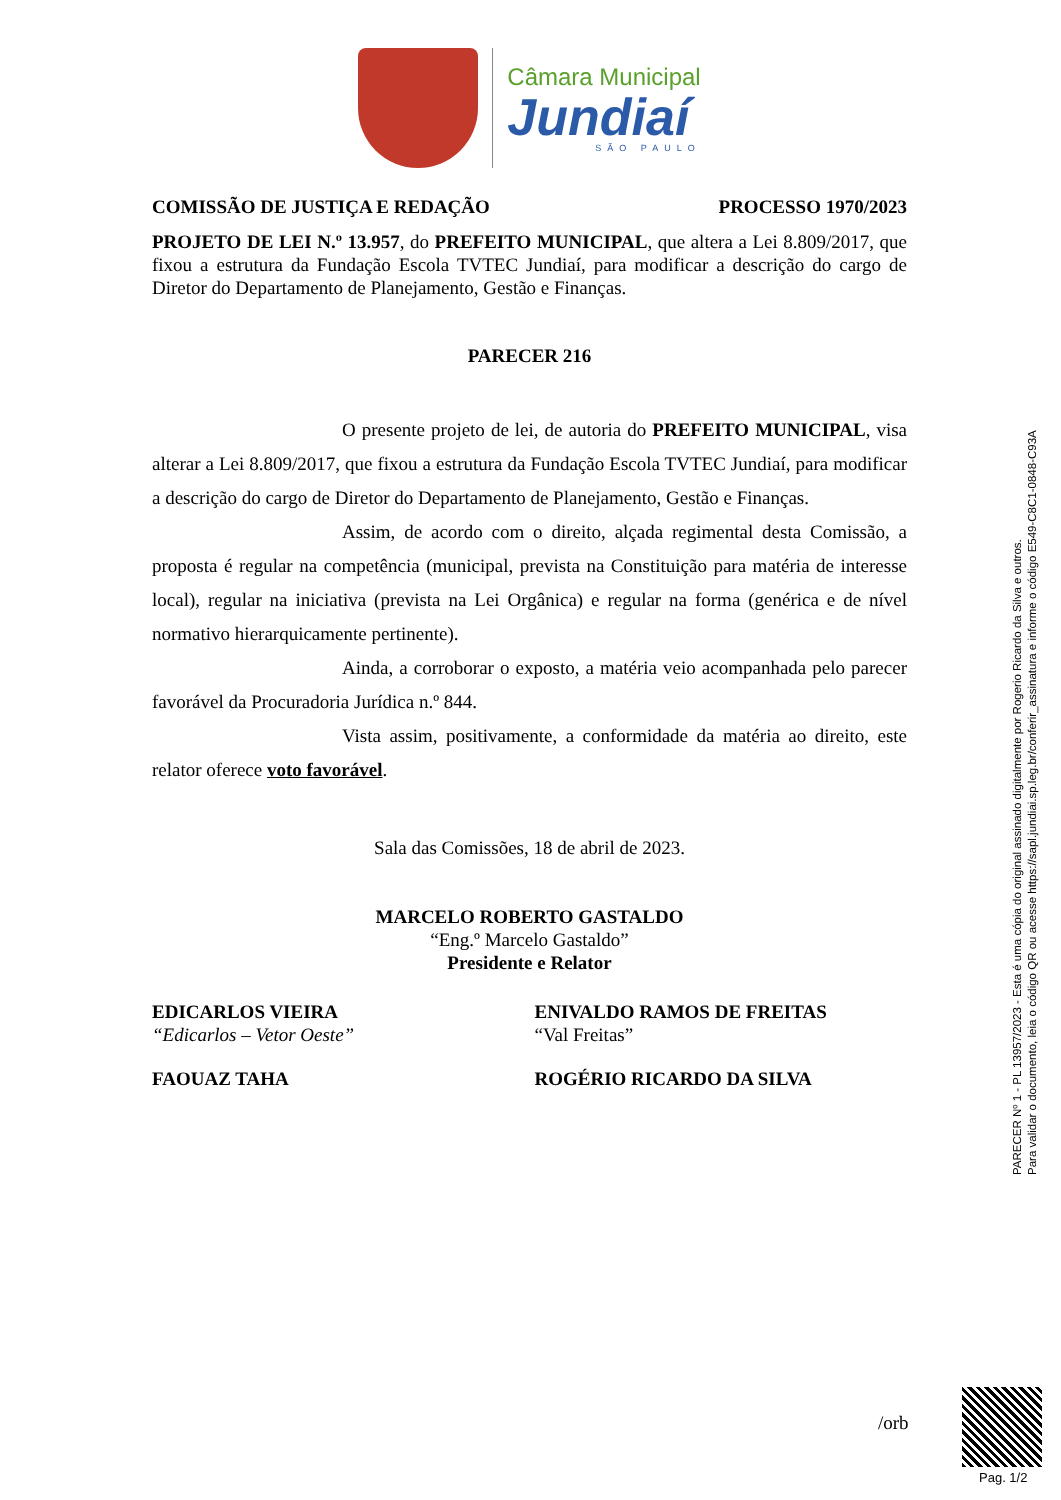Câmara Municipal
Jundiaí
SÃO PAULO
COMISSÃO DE JUSTIÇA E REDAÇÃO PROCESSO 1970/2023
PROJETO DE LEI N.º 13.957, do PREFEITO MUNICIPAL, que altera a Lei 8.809/2017, que fixou a estrutura da Fundação Escola TVTEC Jundiaí, para modificar a descrição do cargo de Diretor do Departamento de Planejamento, Gestão e Finanças.
PARECER 216
O presente projeto de lei, de autoria do PREFEITO MUNICIPAL, visa alterar a Lei 8.809/2017, que fixou a estrutura da Fundação Escola TVTEC Jundiaí, para modificar a descrição do cargo de Diretor do Departamento de Planejamento, Gestão e Finanças.
Assim, de acordo com o direito, alçada regimental desta Comissão, a proposta é regular na competência (municipal, prevista na Constituição para matéria de interesse local), regular na iniciativa (prevista na Lei Orgânica) e regular na forma (genérica e de nível normativo hierarquicamente pertinente).
Ainda, a corroborar o exposto, a matéria veio acompanhada pelo parecer favorável da Procuradoria Jurídica n.º 844.
Vista assim, positivamente, a conformidade da matéria ao direito, este relator oferece voto favorável.
Sala das Comissões, 18 de abril de 2023.
MARCELO ROBERTO GASTALDO
“Eng.º Marcelo Gastaldo”
Presidente e Relator
EDICARLOS VIEIRA
“Edicarlos – Vetor Oeste”
ENIVALDO RAMOS DE FREITAS
“Val Freitas”
FAOUAZ TAHA ROGÉRIO RICARDO DA SILVA
/orb
PARECER Nº 1 - PL 13957/2023 - Esta é uma cópia do original assinado digitalmente por Rogerio Ricardo da Silva e outros.
Para validar o documento, leia o código QR ou acesse https://sapl.jundiai.sp.leg.br/conferir_assinatura e informe o código E549-C8C1-0848-C93A
Pag. 1/2